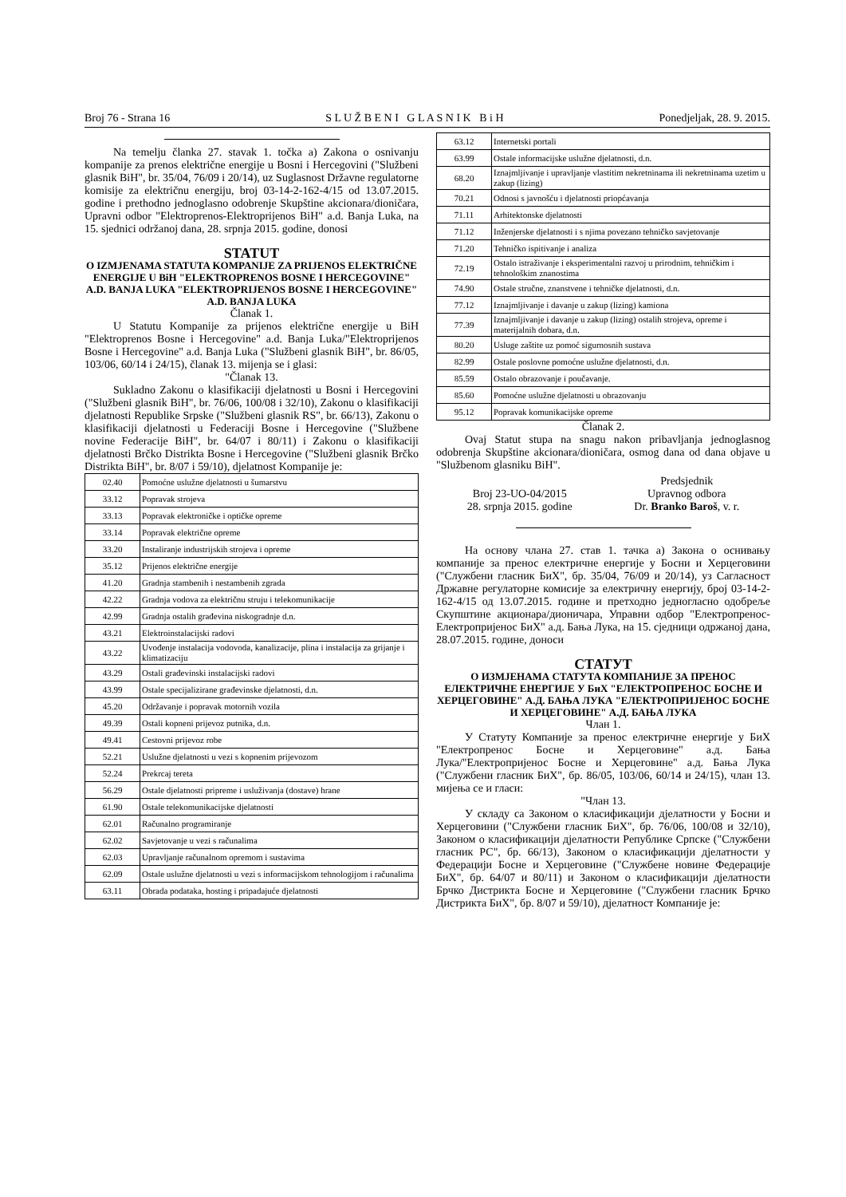Broj 76 - Strana 16 S L U Ž B E N I G L A S N I K B i H Ponedjeljak, 28. 9. 2015.
Na temelju članka 27. stavak 1. točka a) Zakona o osnivanju kompanije za prenos električne energije u Bosni i Hercegovini ("Službeni glasnik BiH", br. 35/04, 76/09 i 20/14), uz Suglasnost Državne regulatorne komisije za električnu energiju, broj 03-14-2-162-4/15 od 13.07.2015. godine i prethodno jednoglasno odobrenje Skupštine akcionara/dioničara, Upravni odbor "Elektroprenos-Elektroprijenos BiH" a.d. Banja Luka, na 15. sjednici održanoj dana, 28. srpnja 2015. godine, donosi
STATUT
O IZMJENAMA STATUTA KOMPANIJE ZA PRIJENOS ELEKTRIČNE ENERGIJE U BiH "ELEKTROPRENOS BOSNE I HERCEGOVINE" A.D. BANJA LUKA "ELEKTROPRIJENOS BOSNE I HERCEGOVINE" A.D. BANJA LUKA
Članak 1.
U Statutu Kompanije za prijenos električne energije u BiH "Elektroprenos Bosne i Hercegovine" a.d. Banja Luka/"Elektroprijenos Bosne i Hercegovine" a.d. Banja Luka ("Službeni glasnik BiH", br. 86/05, 103/06, 60/14 i 24/15), članak 13. mijenja se i glasi:
"Članak 13.
Sukladno Zakonu o klasifikaciji djelatnosti u Bosni i Hercegovini ("Službeni glasnik BiH", br. 76/06, 100/08 i 32/10), Zakonu o klasifikaciji djelatnosti Republike Srpske ("Službeni glasnik RS", br. 66/13), Zakonu o klasifikaciji djelatnosti u Federaciji Bosne i Hercegovine ("Službene novine Federacije BiH", br. 64/07 i 80/11) i Zakonu o klasifikaciji djelatnosti Brčko Distrikta Bosne i Hercegovine ("Službeni glasnik Brčko Distrikta BiH", br. 8/07 i 59/10), djelatnost Kompanije je:
| 02.40 | Pomoćne uslužne djelatnosti u šumarstvu |
| 33.12 | Popravak strojeva |
| 33.13 | Popravak elektroničke i optičke opreme |
| 33.14 | Popravak električne opreme |
| 33.20 | Instaliranje industrijskih strojeva i opreme |
| 35.12 | Prijenos električne energije |
| 41.20 | Gradnja stambenih i nestambenih zgrada |
| 42.22 | Gradnja vodova za električnu struju i telekomunikacije |
| 42.99 | Gradnja ostalih građevina niskogradnje d.n. |
| 43.21 | Elektroinstalacijski radovi |
| 43.22 | Uvođenje instalacija vodovoda, kanalizacije, plina i instalacija za grijanje i klimatizaciju |
| 43.29 | Ostali građevinski instalacijski radovi |
| 43.99 | Ostale specijalizirane građevinske djelatnosti, d.n. |
| 45.20 | Održavanje i popravak motornih vozila |
| 49.39 | Ostali kopneni prijevoz putnika, d.n. |
| 49.41 | Cestovni prijevoz robe |
| 52.21 | Uslužne djelatnosti u vezi s kopnenim prijevozom |
| 52.24 | Prekrcaj tereta |
| 56.29 | Ostale djelatnosti pripreme i usluživanja (dostave) hrane |
| 61.90 | Ostale telekomunikacijske djelatnosti |
| 62.01 | Računalno programiranje |
| 62.02 | Savjetovanje u vezi s računalima |
| 62.03 | Upravljanje računalnom opremom i sustavima |
| 62.09 | Ostale uslužne djelatnosti u vezi s informacijskom tehnologijom i računalima |
| 63.11 | Obrada podataka, hosting i pripadajuće djelatnosti |
| 63.12 | Internetski portali |
| 63.99 | Ostale informacijske uslužne djelatnosti, d.n. |
| 68.20 | Iznajmljivanje i upravljanje vlastitim nekretninama ili nekretninama uzetim u zakup (lizing) |
| 70.21 | Odnosi s javnošću i djelatnosti priopćavanja |
| 71.11 | Arhitektonske djelatnosti |
| 71.12 | Inženjerske djelatnosti i s njima povezano tehničko savjetovanje |
| 71.20 | Tehničko ispitivanje i analiza |
| 72.19 | Ostalo istraživanje i eksperimentalni razvoj u prirodnim, tehničkim i tehnološkim znanostima |
| 74.90 | Ostale stručne, znanstvene i tehničke djelatnosti, d.n. |
| 77.12 | Iznajmljivanje i davanje u zakup (lizing) kamiona |
| 77.39 | Iznajmljivanje i davanje u zakup (lizing) ostalih strojeva, opreme i materijalnih dobara, d.n. |
| 80.20 | Usluge zaštite uz pomoć sigurnosnih sustava |
| 82.99 | Ostale poslovne pomoćne uslužne djelatnosti, d.n. |
| 85.59 | Ostalo obrazovanje i poučavanje. |
| 85.60 | Pomoćne uslužne djelatnosti u obrazovanju |
| 95.12 | Popravak komunikacijske opreme |
Članak 2.
Ovaj Statut stupa na snagu nakon pribavljanja jednoglasnog odobrenja Skupštine akcionara/dioničara, osmog dana od dana objave u "Službenom glasniku BiH".
Broj 23-UO-04/2015
28. srpnja 2015. godine
Predsjednik
Upravnog odbora
Dr. Branko Baroš, v. r.
На основу члана 27. став 1. тачка а) Закона о оснивању компаније за пренос електричне енергије у Босни и Херцеговини ("Службени гласник БиХ", бр. 35/04, 76/09 и 20/14), уз Сагласност Државне регулаторне комисије за електричну енергију, број 03-14-2-162-4/15 од 13.07.2015. године и претходно једногласно одобреље Скупштине акционара/дионичара, Управни одбор "Електропренос-Електропријенос БиХ" а.д. Бања Лука, на 15. сједници одржаној дана, 28.07.2015. године, доноси
СТАТУТ
О ИЗМЈЕНАМА СТАТУТА КОМПАНИЈЕ ЗА ПРЕНОС ЕЛЕКТРИЧНЕ ЕНЕРГИЈЕ У БиХ "ЕЛЕКТРОПРЕНОС БОСНЕ И ХЕРЦЕГОВИНЕ" А.Д. БАЊА ЛУКА "ЕЛЕКТРОПРИЈЕНОС БОСНЕ И ХЕРЦЕГОВИНЕ" А.Д. БАЊА ЛУКА
Члан 1.
У Статуту Компаније за пренос електричне енергије у БиХ "Електропренос Босне и Херцеговине" а.д. Бања Лука/"Електропријенос Босне и Херцеговине" а.д. Бања Лука ("Службени гласник БиХ", бр. 86/05, 103/06, 60/14 и 24/15), члан 13. мијења се и гласи:
"Члан 13.
У складу са Законом о класификацији дјелатности у Босни и Херцеговини ("Службени гласник БиХ", бр. 76/06, 100/08 и 32/10), Законом о класификацији дјелатности Републике Српске ("Службени гласник РС", бр. 66/13), Законом о класификацији дјелатности у Федерацији Босне и Херцеговине ("Службене новине Федерације БиХ", бр. 64/07 и 80/11) и Законом о класификацији дјелатности Брчко Дистрикта Босне и Херцеговине ("Службени гласник Брчко Дистрикта БиХ", бр. 8/07 и 59/10), дјелатност Компаније је: